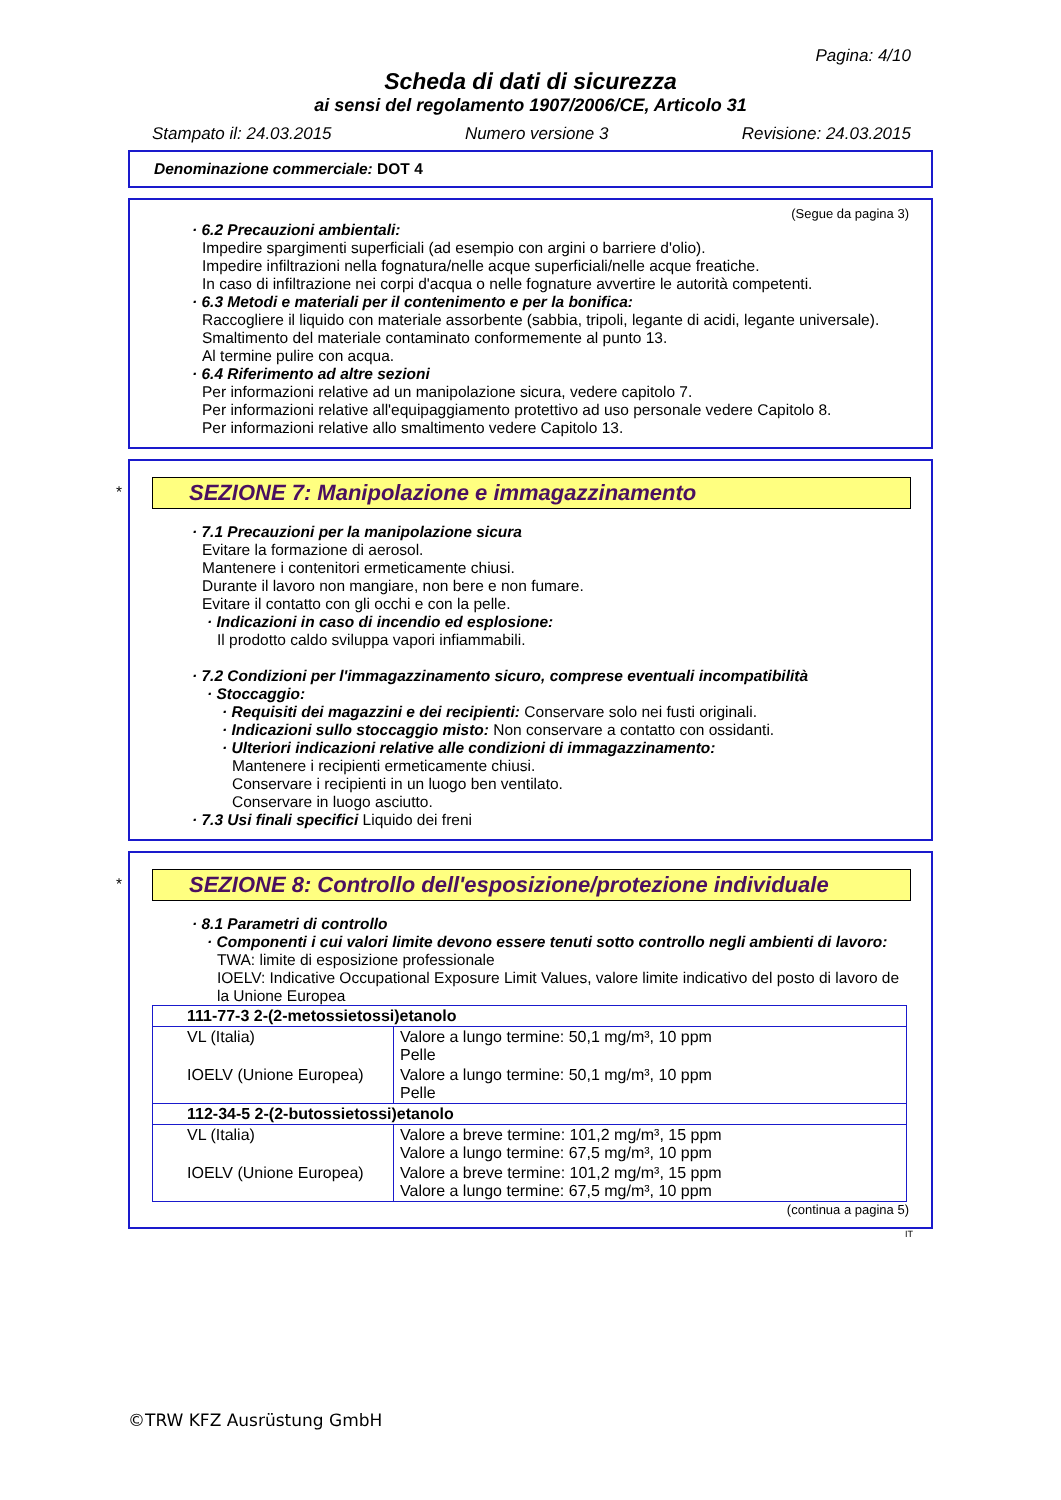Pagina: 4/10
Scheda di dati di sicurezza
ai sensi del regolamento 1907/2006/CE, Articolo 31
Stampato il: 24.03.2015 Numero versione 3 Revisione: 24.03.2015
Denominazione commerciale: DOT 4
(Segue da pagina 3)
· 6.2 Precauzioni ambientali:
Impedire spargimenti superficiali (ad esempio con argini o barriere d'olio).
Impedire infiltrazioni nella fognatura/nelle acque superficiali/nelle acque freatiche.
In caso di infiltrazione nei corpi d'acqua o nelle fognature avvertire le autorità competenti.
· 6.3 Metodi e materiali per il contenimento e per la bonifica:
Raccogliere il liquido con materiale assorbente (sabbia, tripoli, legante di acidi, legante universale).
Smaltimento del materiale contaminato conformemente al punto 13.
Al termine pulire con acqua.
· 6.4 Riferimento ad altre sezioni
Per informazioni relative ad un manipolazione sicura, vedere capitolo 7.
Per informazioni relative all'equipaggiamento protettivo ad uso personale vedere Capitolo 8.
Per informazioni relative allo smaltimento vedere Capitolo 13.
*
SEZIONE 7: Manipolazione e immagazzinamento
· 7.1 Precauzioni per la manipolazione sicura
Evitare la formazione di aerosol.
Mantenere i contenitori ermeticamente chiusi.
Durante il lavoro non mangiare, non bere e non fumare.
Evitare il contatto con gli occhi e con la pelle.
· Indicazioni in caso di incendio ed esplosione:
Il prodotto caldo sviluppa vapori infiammabili.
· 7.2 Condizioni per l'immagazzinamento sicuro, comprese eventuali incompatibilità
· Stoccaggio:
· Requisiti dei magazzini e dei recipienti: Conservare solo nei fusti originali.
· Indicazioni sullo stoccaggio misto: Non conservare a contatto con ossidanti.
· Ulteriori indicazioni relative alle condizioni di immagazzinamento:
Mantenere i recipienti ermeticamente chiusi.
Conservare i recipienti in un luogo ben ventilato.
Conservare in luogo asciutto.
· 7.3 Usi finali specifici Liquido dei freni
*
SEZIONE 8: Controllo dell'esposizione/protezione individuale
· 8.1 Parametri di controllo
· Componenti i cui valori limite devono essere tenuti sotto controllo negli ambienti di lavoro:
TWA: limite di esposizione professionale
IOELV: Indicative Occupational Exposure Limit Values, valore limite indicativo del posto di lavoro de la Unione Europea
| 111-77-3 2-(2-metossietossi)etanolo | |
| VL (Italia) | Valore a lungo termine: 50,1 mg/m³, 10 ppm Pelle |
| IOELV (Unione Europea) | Valore a lungo termine: 50,1 mg/m³, 10 ppm Pelle |
| 112-34-5 2-(2-butossietossi)etanolo | |
| VL (Italia) | Valore a breve termine: 101,2 mg/m³, 15 ppm Valore a lungo termine: 67,5 mg/m³, 10 ppm |
| IOELV (Unione Europea) | Valore a breve termine: 101,2 mg/m³, 15 ppm Valore a lungo termine: 67,5 mg/m³, 10 ppm |
(continua a pagina 5)
IT
©TRW KFZ Ausrüstung GmbH